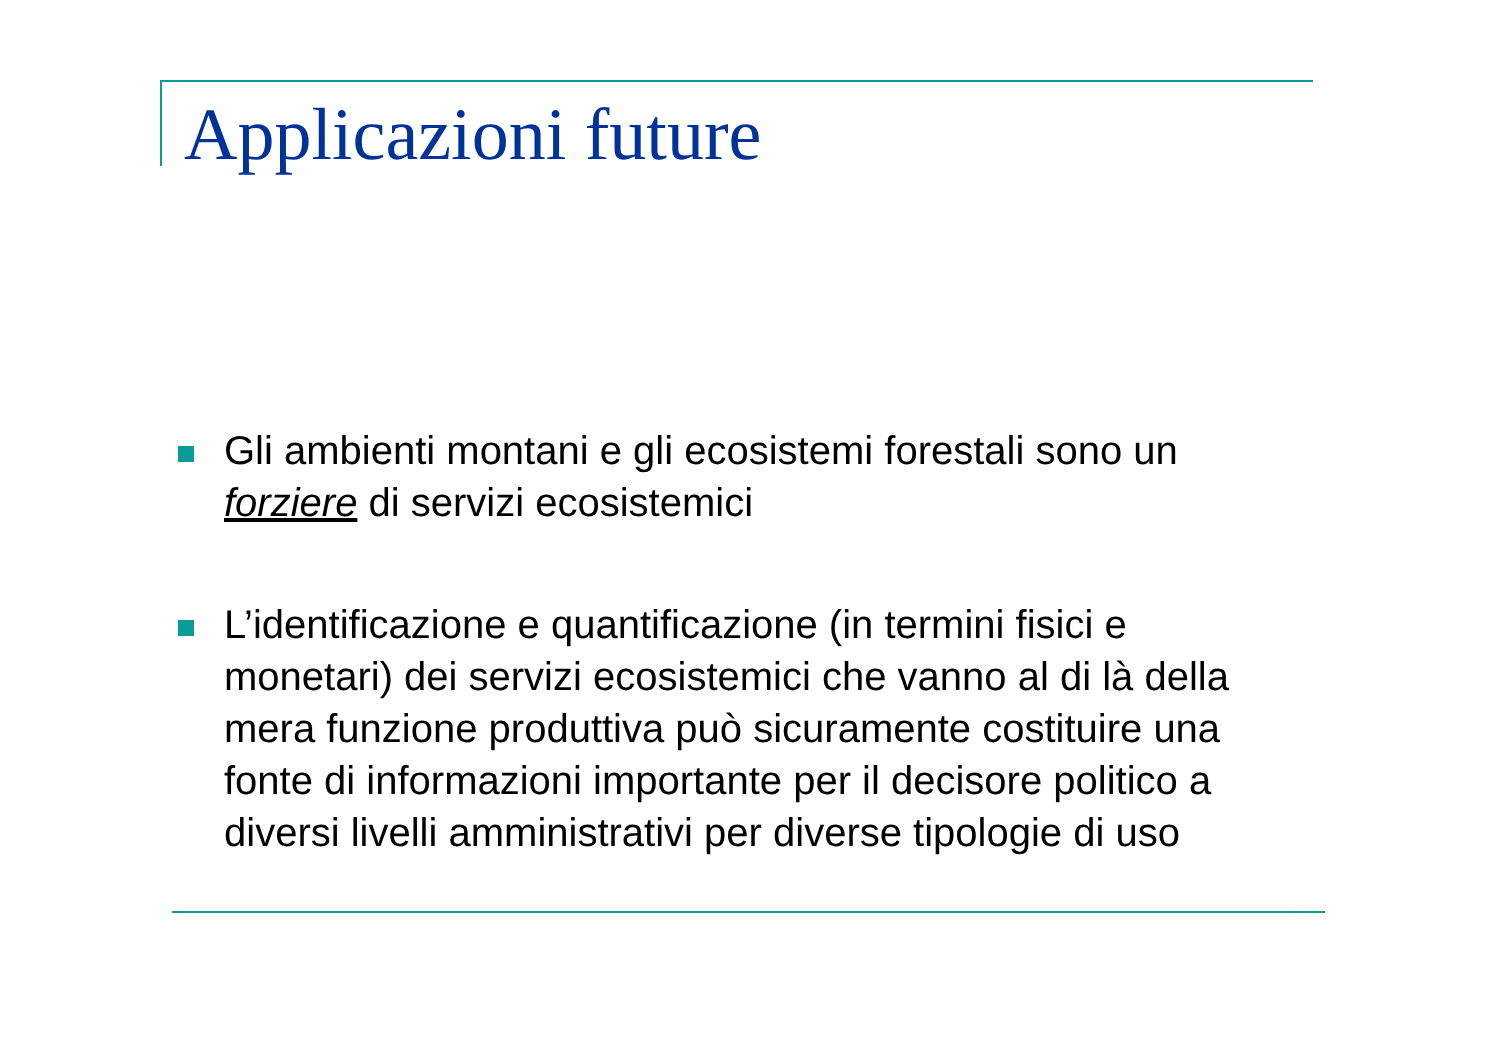Applicazioni future
Gli ambienti montani e gli ecosistemi forestali sono un forziere di servizi ecosistemici
L’identificazione e quantificazione (in termini fisici e monetari) dei servizi ecosistemici che vanno al di là della mera funzione produttiva può sicuramente costituire una fonte di informazioni importante per il decisore politico a diversi livelli amministrativi per diverse tipologie di uso